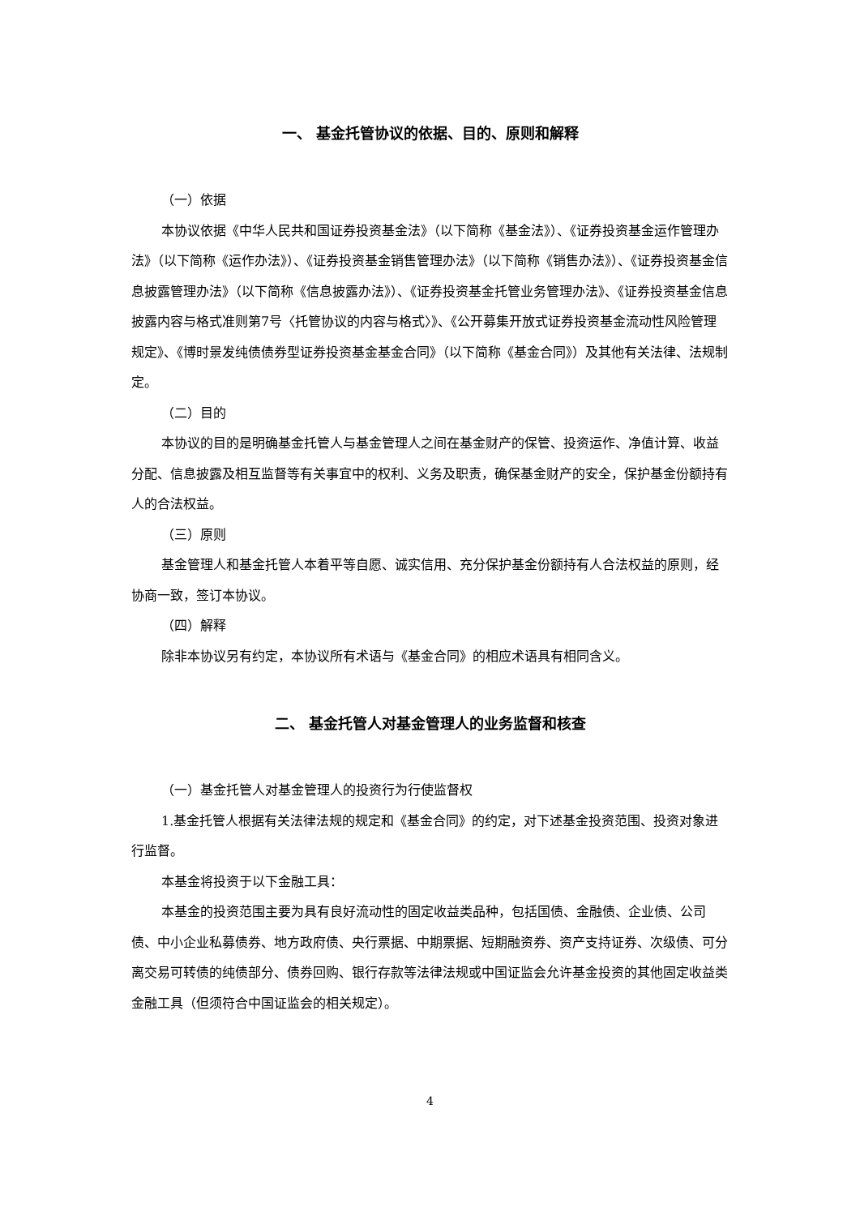一、 基金托管协议的依据、目的、原则和解释
（一）依据
本协议依据《中华人民共和国证券投资基金法》（以下简称《基金法》）、《证券投资基金运作管理办法》（以下简称《运作办法》）、《证券投资基金销售管理办法》（以下简称《销售办法》）、《证券投资基金信息披露管理办法》（以下简称《信息披露办法》）、《证券投资基金托管业务管理办法》、《证券投资基金信息披露内容与格式准则第7号〈托管协议的内容与格式〉》、《公开募集开放式证券投资基金流动性风险管理规定》、《博时景发纯债债券型证券投资基金基金合同》（以下简称《基金合同》）及其他有关法律、法规制定。
（二）目的
本协议的目的是明确基金托管人与基金管理人之间在基金财产的保管、投资运作、净值计算、收益分配、信息披露及相互监督等有关事宜中的权利、义务及职责，确保基金财产的安全，保护基金份额持有人的合法权益。
（三）原则
基金管理人和基金托管人本着平等自愿、诚实信用、充分保护基金份额持有人合法权益的原则，经协商一致，签订本协议。
（四）解释
除非本协议另有约定，本协议所有术语与《基金合同》的相应术语具有相同含义。
二、 基金托管人对基金管理人的业务监督和核查
（一）基金托管人对基金管理人的投资行为行使监督权
1.基金托管人根据有关法律法规的规定和《基金合同》的约定，对下述基金投资范围、投资对象进行监督。
本基金将投资于以下金融工具：
本基金的投资范围主要为具有良好流动性的固定收益类品种，包括国债、金融债、企业债、公司债、中小企业私募债券、地方政府债、央行票据、中期票据、短期融资券、资产支持证券、次级债、可分离交易可转债的纯债部分、债券回购、银行存款等法律法规或中国证监会允许基金投资的其他固定收益类金融工具（但须符合中国证监会的相关规定）。
4